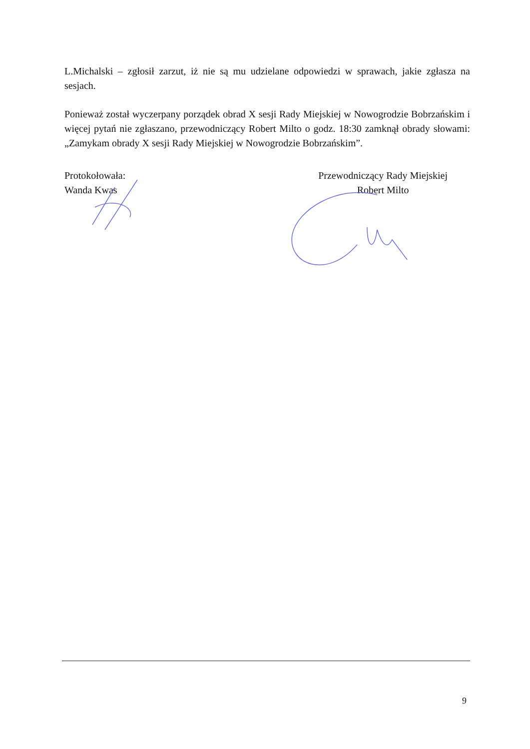L.Michalski – zgłosił zarzut, iż nie są mu udzielane odpowiedzi w sprawach, jakie zgłasza na sesjach.
Ponieważ został wyczerpany porządek obrad X sesji Rady Miejskiej w Nowogrodzie Bobrzańskim i więcej pytań nie zgłaszano, przewodniczący Robert Milto o godz. 18:30 zamknął obrady słowami: „Zamykam obrady X sesji Rady Miejskiej w Nowogrodzie Bobrzańskim”.
Protokołowała:
Wanda Kwas
Przewodniczący Rady Miejskiej
Robert Milto
9